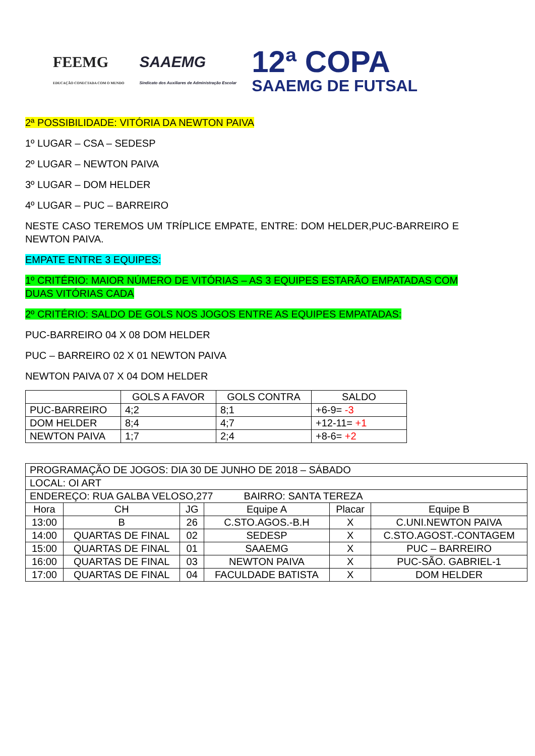FEEMG
EDUCAÇÃO CONECTADA COM O MUNDO
SAAEMG
Sindicato dos Auxiliares de Administração Escolar
12ª COPA
SAAEMG DE FUTSAL
2ª POSSIBILIDADE: VITÓRIA DA NEWTON PAIVA
1º LUGAR – CSA – SEDESP
2º LUGAR – NEWTON PAIVA
3º LUGAR – DOM HELDER
4º LUGAR – PUC – BARREIRO
NESTE CASO TEREMOS UM TRÍPLICE EMPATE, ENTRE: DOM HELDER,PUC-BARREIRO E NEWTON PAIVA.
EMPATE ENTRE 3 EQUIPES:
1º CRITÉRIO: MAIOR NÚMERO DE VITÓRIAS – AS 3 EQUIPES ESTARÃO EMPATADAS COM DUAS VITÓRIAS CADA
2º CRITÉRIO: SALDO DE GOLS NOS JOGOS ENTRE AS EQUIPES EMPATADAS:
PUC-BARREIRO 04 X 08 DOM HELDER
PUC – BARREIRO 02 X 01 NEWTON PAIVA
NEWTON PAIVA 07 X 04 DOM HELDER
| | GOLS A FAVOR | GOLS CONTRA | SALDO |
| --- | --- | --- | --- |
| PUC-BARREIRO | 4;2 | 8;1 | +6-9= -3 |
| DOM HELDER | 8;4 | 4;7 | +12-11= +1 |
| NEWTON PAIVA | 1;7 | 2;4 | +8-6= +2 |
| PROGRAMAÇÃO DE JOGOS: DIA 30 DE JUNHO DE 2018 – SÁBADO | | | | | |
| LOCAL: OI ART | | | | | |
| ENDEREÇO: RUA GALBA VELOSO,277 BAIRRO: SANTA TEREZA | | | | | |
| Hora | CH | JG | Equipe A | Placar | Equipe B |
| 13:00 | B | 26 | C.STO.AGOS.-B.H | X | C.UNI.NEWTON PAIVA |
| 14:00 | QUARTAS DE FINAL | 02 | SEDESP | X | C.STO.AGOST.-CONTAGEM |
| 15:00 | QUARTAS DE FINAL | 01 | SAAEMG | X | PUC – BARREIRO |
| 16:00 | QUARTAS DE FINAL | 03 | NEWTON PAIVA | X | PUC-SÃO. GABRIEL-1 |
| 17:00 | QUARTAS DE FINAL | 04 | FACULDADE BATISTA | X | DOM HELDER |